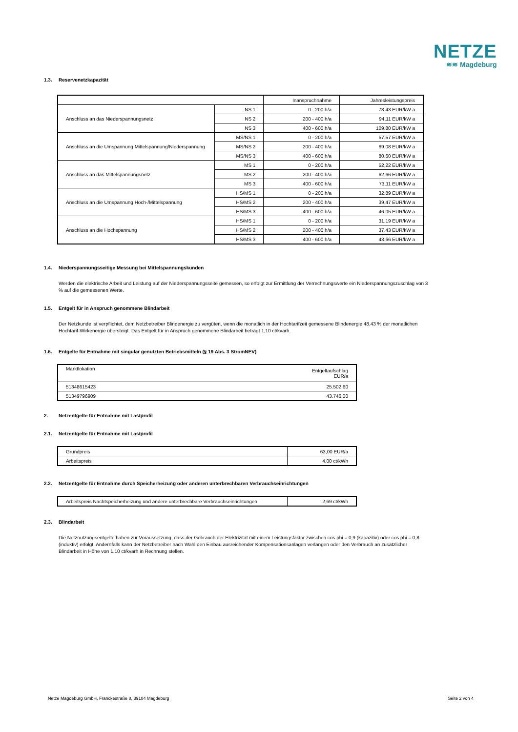NETZE
≋≋ Magdeburg
1.3. Reservenetzkapazität
| | | Inanspruchnahme | Jahresleistungspreis |
| --- | --- | --- | --- |
| Anschluss an das Niederspannungsnetz | NS 1 | 0 - 200 h/a | 78,43 EUR/kW a |
| | NS 2 | 200 - 400 h/a | 94,11 EUR/kW a |
| | NS 3 | 400 - 600 h/a | 109,80 EUR/kW a |
| Anschluss an die Umspannung Mittelspannung/Niederspannung | MS/NS 1 | 0 - 200 h/a | 57,57 EUR/kW a |
| | MS/NS 2 | 200 - 400 h/a | 69,08 EUR/kW a |
| | MS/NS 3 | 400 - 600 h/a | 80,60 EUR/kW a |
| Anschluss an das Mittelspannungsnetz | MS 1 | 0 - 200 h/a | 52,22 EUR/kW a |
| | MS 2 | 200 - 400 h/a | 62,66 EUR/kW a |
| | MS 3 | 400 - 600 h/a | 73,11 EUR/kW a |
| Anschluss an die Umspannung Hoch-/Mittelspannung | HS/MS 1 | 0 - 200 h/a | 32,89 EUR/kW a |
| | HS/MS 2 | 200 - 400 h/a | 39,47 EUR/kW a |
| | HS/MS 3 | 400 - 600 h/a | 46,05 EUR/kW a |
| Anschluss an die Hochspannung | HS/MS 1 | 0 - 200 h/a | 31,19 EUR/kW a |
| | HS/MS 2 | 200 - 400 h/a | 37,43 EUR/kW a |
| | HS/MS 3 | 400 - 600 h/a | 43,66 EUR/kW a |
1.4. Niederspannungsseitige Messung bei Mittelspannungskunden
Werden die elektrische Arbeit und Leistung auf der Niederspannungsseite gemessen, so erfolgt zur Ermittlung der Verrechnungswerte ein Niederspannungszuschlag von 3 % auf die gemessenen Werte.
1.5. Entgelt für in Anspruch genommene Blindarbeit
Der Netzkunde ist verpflichtet, dem Netzbetreiber Blindenergie zu vergüten, wenn die monatlich in der Hochtarifzeit gemessene Blindenergie 48,43 % der monatlichen Hochtarif-Wirkenergie übersteigt. Das Entgelt für in Anspruch genommene Blindarbeit beträgt 1,10 ct/kvarh.
1.6. Entgelte für Entnahme mit singulär genutzten Betriebsmitteln (§ 19 Abs. 3 StromNEV)
| Marktlokation | Entgeltaufschlag EUR/a |
| 51348615423 | 25.502,60 |
| 51349796909 | 43.746,00 |
2. Netzentgelte für Entnahme mit Lastprofil
2.1. Netzentgelte für Entnahme mit Lastprofil
| Grundpreis | 63,00 EUR/a |
| Arbeitspreis | 4,00 ct/kWh |
2.2. Netzentgelte für Entnahme durch Speicherheizung oder anderen unterbrechbaren Verbrauchseinrichtungen
| Arbeitspreis Nachtspeicherheizung und andere unterbrechbare Verbrauchseinrichtungen | 2,69 ct/kWh |
2.3. Blindarbeit
Die Netznutzungsentgelte haben zur Voraussetzung, dass der Gebrauch der Elektrizität mit einem Leistungsfaktor zwischen cos phi = 0,9 (kapazitiv) oder cos phi = 0,8 (induktiv) erfolgt. Andernfalls kann der Netzbetreiber nach Wahl den Einbau ausreichender Kompensationsanlagen verlangen oder den Verbrauch an zusätzlicher Blindarbeit in Höhe von 1,10 ct/kvarh in Rechnung stellen.
Netze Magdeburg GmbH, Franckestraße 8, 39104 Magdeburg Seite 2 von 4